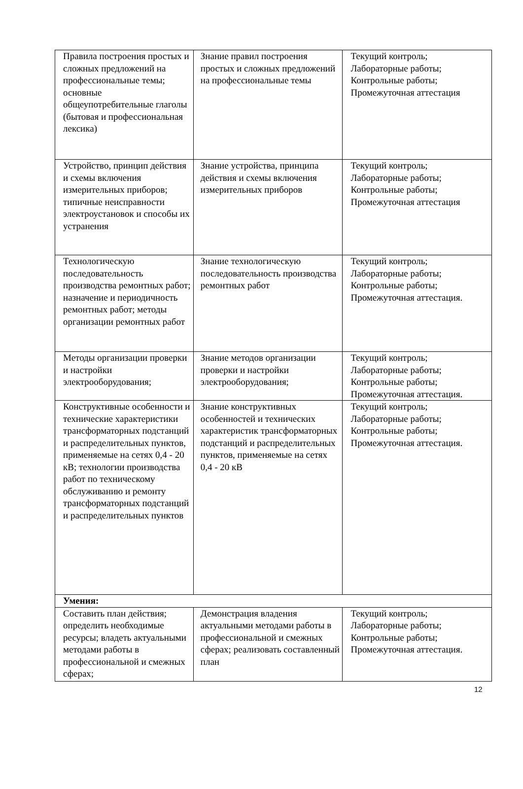| Правила построения простых и сложных предложений на профессиональные темы; основные общеупотребительные глаголы (бытовая и профессиональная лексика) | Знание правил построения простых и сложных предложений на профессиональные темы | Текущий контроль; Лабораторные работы; Контрольные работы; Промежуточная аттестация |
| Устройство, принцип действия и схемы включения измерительных приборов; типичные неисправности электроустановок и способы их устранения | Знание устройства, принципа действия и схемы включения измерительных приборов | Текущий контроль; Лабораторные работы; Контрольные работы; Промежуточная аттестация |
| Технологическую последовательность производства ремонтных работ; назначение и периодичность ремонтных работ; методы организации ремонтных работ | Знание технологическую последовательность производства ремонтных работ | Текущий контроль; Лабораторные работы; Контрольные работы; Промежуточная аттестация. |
| Методы организации проверки и настройки электрооборудования; | Знание методов организации проверки и настройки электрооборудования; | Текущий контроль; Лабораторные работы; Контрольные работы; Промежуточная аттестация. |
| Конструктивные особенности и технические характеристики трансформаторных подстанций и распределительных пунктов, применяемые на сетях 0,4 - 20 кВ; технологии производства работ по техническому обслуживанию и ремонту трансформаторных подстанций и распределительных пунктов | Знание конструктивных особенностей и технических характеристик трансформаторных подстанций и распределительных пунктов, применяемые на сетях 0,4 - 20 кВ | Текущий контроль; Лабораторные работы; Контрольные работы; Промежуточная аттестация. |
| Умения: | | |
| Составить план действия; определить необходимые ресурсы; владеть актуальными методами работы в профессиональной и смежных сферах; | Демонстрация владения актуальными методами работы в профессиональной и смежных сферах; реализовать составленный план | Текущий контроль; Лабораторные работы; Контрольные работы; Промежуточная аттестация. |
12